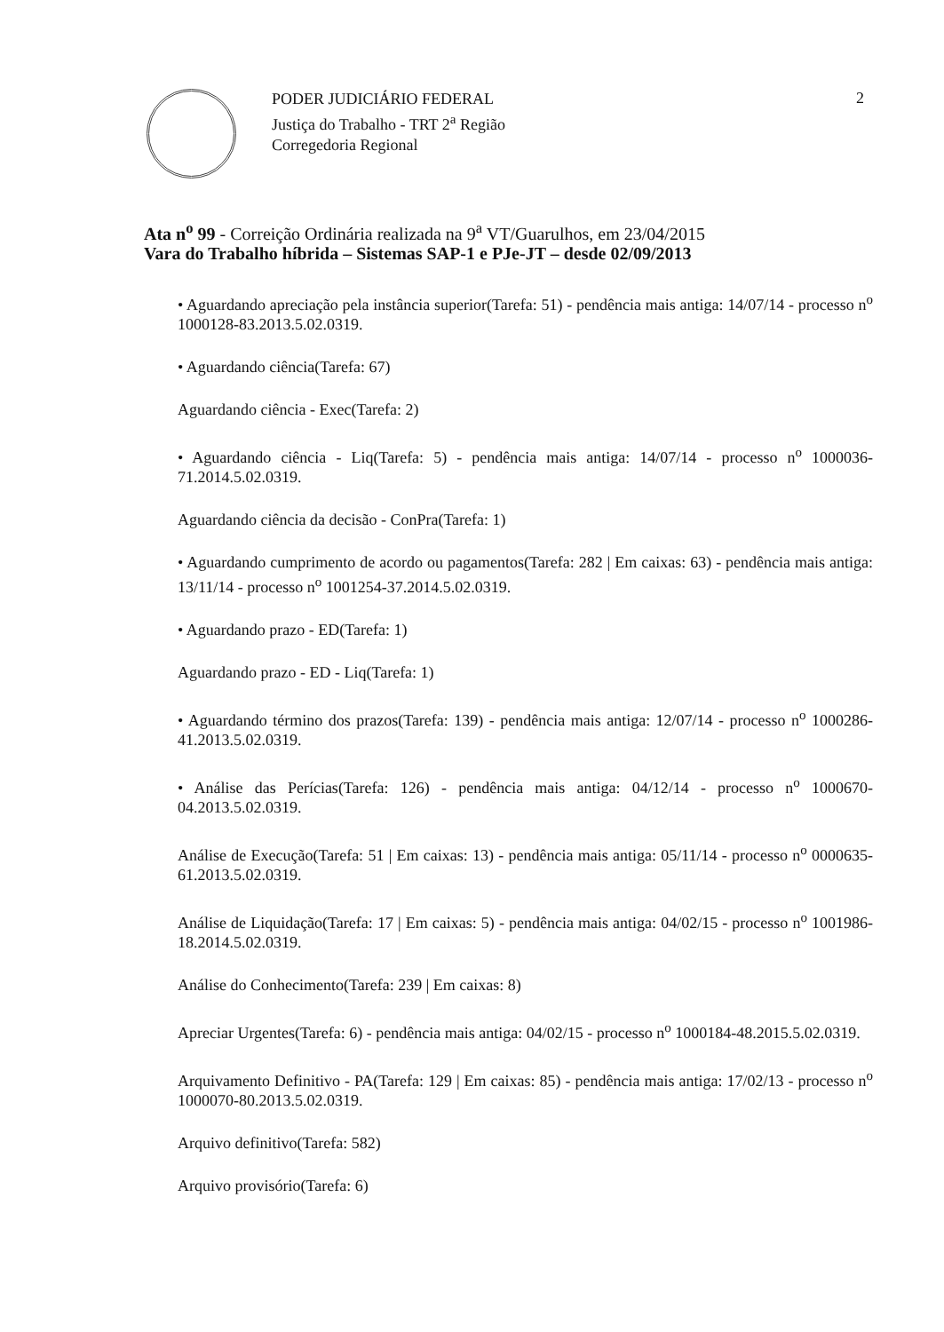PODER JUDICIÁRIO FEDERAL
Justiça do Trabalho - TRT 2<sup>a</sup> Região
Corregedoria Regional
2
Ata n<sup>o</sup> 99 - Correição Ordinária realizada na 9<sup>a</sup> VT/Guarulhos, em 23/04/2015
Vara do Trabalho híbrida – Sistemas SAP-1 e PJe-JT – desde 02/09/2013
• Aguardando apreciação pela instância superior(Tarefa: 51) - pendência mais antiga: 14/07/14 - processo n<sup>o</sup> 1000128-83.2013.5.02.0319.
• Aguardando ciência(Tarefa: 67)
Aguardando ciência - Exec(Tarefa: 2)
• Aguardando ciência - Liq(Tarefa: 5) - pendência mais antiga: 14/07/14 - processo n<sup>o</sup> 1000036-71.2014.5.02.0319.
Aguardando ciência da decisão - ConPra(Tarefa: 1)
• Aguardando cumprimento de acordo ou pagamentos(Tarefa: 282 | Em caixas: 63) - pendência mais antiga: 13/11/14 - processo n<sup>o</sup> 1001254-37.2014.5.02.0319.
• Aguardando prazo - ED(Tarefa: 1)
Aguardando prazo - ED - Liq(Tarefa: 1)
• Aguardando término dos prazos(Tarefa: 139) - pendência mais antiga: 12/07/14 - processo n<sup>o</sup> 1000286-41.2013.5.02.0319.
• Análise das Perícias(Tarefa: 126) - pendência mais antiga: 04/12/14 - processo n<sup>o</sup> 1000670-04.2013.5.02.0319.
Análise de Execução(Tarefa: 51 | Em caixas: 13) - pendência mais antiga: 05/11/14 - processo n<sup>o</sup> 0000635-61.2013.5.02.0319.
Análise de Liquidação(Tarefa: 17 | Em caixas: 5) - pendência mais antiga: 04/02/15 - processo n<sup>o</sup> 1001986-18.2014.5.02.0319.
Análise do Conhecimento(Tarefa: 239 | Em caixas: 8)
Apreciar Urgentes(Tarefa: 6) - pendência mais antiga: 04/02/15 - processo n<sup>o</sup> 1000184-48.2015.5.02.0319.
Arquivamento Definitivo - PA(Tarefa: 129 | Em caixas: 85) - pendência mais antiga: 17/02/13 - processo n<sup>o</sup> 1000070-80.2013.5.02.0319.
Arquivo definitivo(Tarefa: 582)
Arquivo provisório(Tarefa: 6)